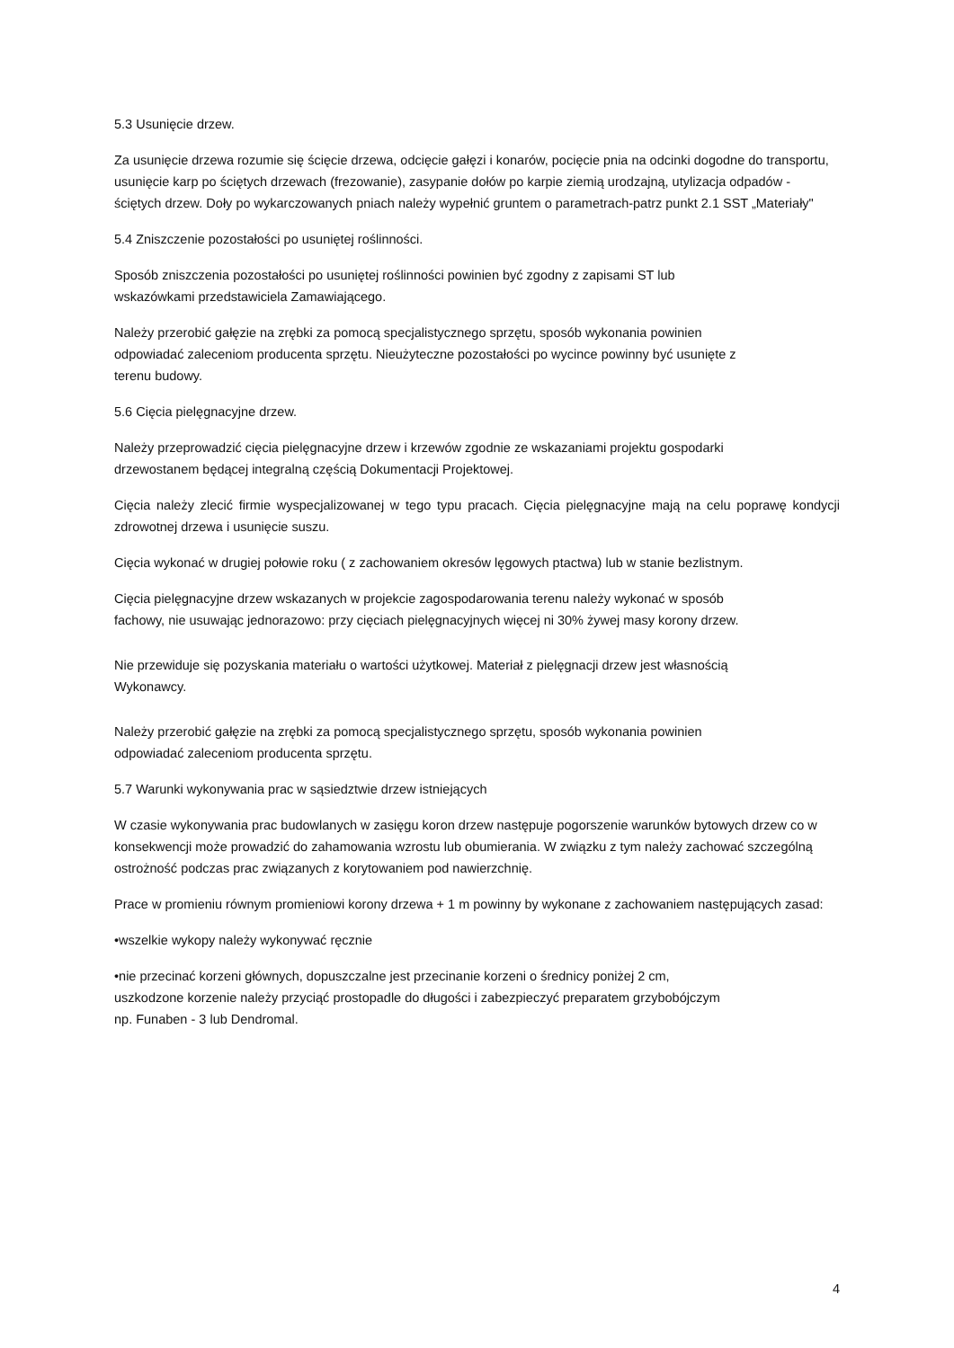5.3 Usunięcie drzew.
Za usunięcie drzewa rozumie się ścięcie drzewa, odcięcie gałęzi i konarów, pocięcie pnia na odcinki dogodne do transportu, usunięcie karp po ściętych drzewach (frezowanie), zasypanie dołów po karpie ziemią urodzajną, utylizacja odpadów - ściętych drzew. Doły po wykarczowanych pniach należy wypełnić gruntem o parametrach-patrz punkt 2.1 SST „Materiały"
5.4 Zniszczenie pozostałości po usuniętej roślinności.
Sposób zniszczenia pozostałości po usuniętej roślinności powinien być zgodny z zapisami ST lub
wskazówkami przedstawiciela Zamawiającego.
Należy przerobić gałęzie na zrębki za pomocą specjalistycznego sprzętu, sposób wykonania powinien
odpowiadać zaleceniom producenta sprzętu. Nieużyteczne pozostałości po wycince powinny być usunięte z
terenu budowy.
5.6 Cięcia pielęgnacyjne drzew.
Należy przeprowadzić cięcia pielęgnacyjne drzew i krzewów zgodnie ze wskazaniami projektu gospodarki
drzewostanem będącej integralną częścią Dokumentacji Projektowej.
Cięcia należy zlecić firmie wyspecjalizowanej w tego typu pracach. Cięcia pielęgnacyjne mają na celu poprawę kondycji zdrowotnej drzewa i usunięcie suszu.
Cięcia wykonać w drugiej połowie roku ( z zachowaniem okresów lęgowych ptactwa) lub w stanie bezlistnym.
Cięcia pielęgnacyjne drzew wskazanych w projekcie zagospodarowania terenu należy wykonać w sposób
fachowy, nie usuwając jednorazowo: przy cięciach pielęgnacyjnych więcej ni 30% żywej masy korony drzew.
Nie przewiduje się pozyskania materiału o wartości użytkowej. Materiał z pielęgnacji drzew jest własnością
Wykonawcy.
Należy przerobić gałęzie na zrębki za pomocą specjalistycznego sprzętu, sposób wykonania powinien
odpowiadać zaleceniom producenta sprzętu.
5.7 Warunki wykonywania prac w sąsiedztwie drzew istniejących
W czasie wykonywania prac budowlanych w zasięgu koron drzew następuje pogorszenie warunków bytowych drzew co w konsekwencji może prowadzić do zahamowania wzrostu lub obumierania. W związku z tym należy zachować szczególną ostrożność podczas prac związanych z korytowaniem pod nawierzchnię.
Prace w promieniu równym promieniowi korony drzewa + 1 m powinny by wykonane z zachowaniem następujących zasad:
•wszelkie wykopy należy wykonywać ręcznie
•nie przecinać korzeni głównych, dopuszczalne jest przecinanie korzeni o średnicy poniżej 2 cm,
uszkodzone korzenie należy przyciąć prostopadle do długości i zabezpieczyć preparatem grzybobójczym
np. Funaben - 3 lub Dendromal.
4